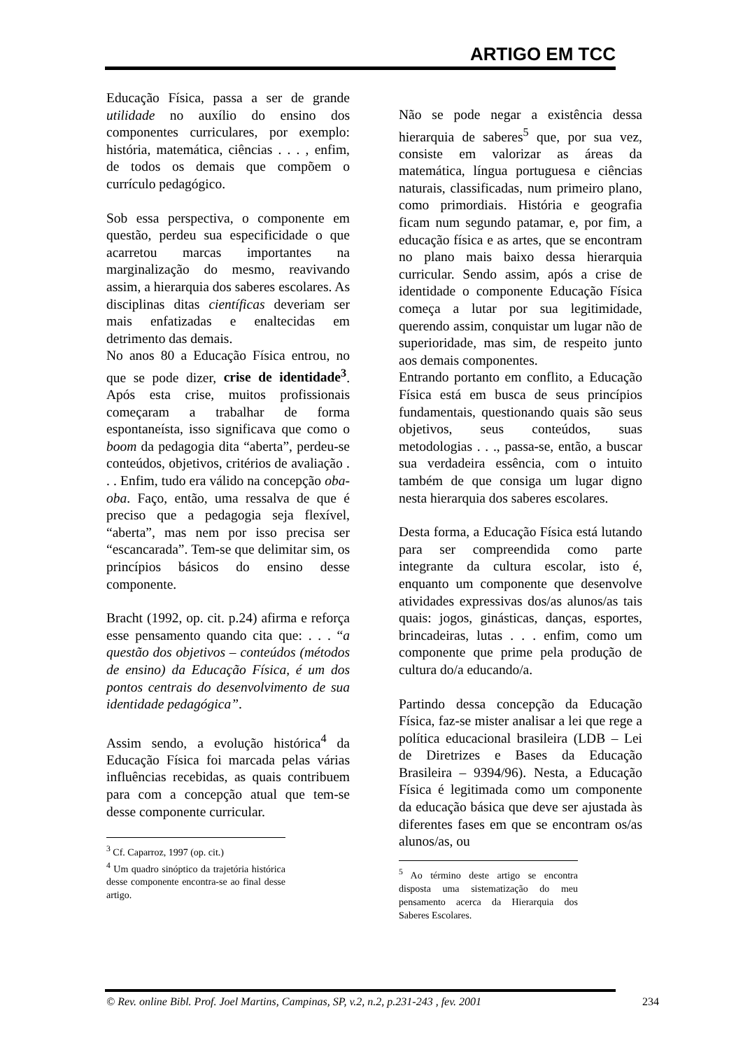ARTIGO EM TCC
Educação Física, passa a ser de grande utilidade no auxílio do ensino dos componentes curriculares, por exemplo: história, matemática, ciências . . . , enfim, de todos os demais que compõem o currículo pedagógico.
Sob essa perspectiva, o componente em questão, perdeu sua especificidade o que acarretou marcas importantes na marginalização do mesmo, reavivando assim, a hierarquia dos saberes escolares. As disciplinas ditas científicas deveriam ser mais enfatizadas e enaltecidas em detrimento das demais.
No anos 80 a Educação Física entrou, no que se pode dizer, crise de identidade<sup>3</sup>. Após esta crise, muitos profissionais começaram a trabalhar de forma espontaneísta, isso significava que como o boom da pedagogia dita “aberta”, perdeu-se conteúdos, objetivos, critérios de avaliação . . . Enfim, tudo era válido na concepção oba-oba. Faço, então, uma ressalva de que é preciso que a pedagogia seja flexível, “aberta”, mas nem por isso precisa ser “escancarada”. Tem-se que delimitar sim, os princípios básicos do ensino desse componente.
Bracht (1992, op. cit. p.24) afirma e reforça esse pensamento quando cita que: . . . “a questão dos objetivos – conteúdos (métodos de ensino) da Educação Física, é um dos pontos centrais do desenvolvimento de sua identidade pedagógica”.
Assim sendo, a evolução histórica<sup>4</sup> da Educação Física foi marcada pelas várias influências recebidas, as quais contribuem para com a concepção atual que tem-se desse componente curricular.
<sup>3</sup> Cf. Caparroz, 1997 (op. cit.)
<sup>4</sup> Um quadro sinóptico da trajetória histórica desse componente encontra-se ao final desse artigo.
Não se pode negar a existência dessa hierarquia de saberes<sup>5</sup> que, por sua vez, consiste em valorizar as áreas da matemática, língua portuguesa e ciências naturais, classificadas, num primeiro plano, como primordiais. História e geografia ficam num segundo patamar, e, por fim, a educação física e as artes, que se encontram no plano mais baixo dessa hierarquia curricular. Sendo assim, após a crise de identidade o componente Educação Física começa a lutar por sua legitimidade, querendo assim, conquistar um lugar não de superioridade, mas sim, de respeito junto aos demais componentes.
Entrando portanto em conflito, a Educação Física está em busca de seus princípios fundamentais, questionando quais são seus objetivos, seus conteúdos, suas metodologias . . ., passa-se, então, a buscar sua verdadeira essência, com o intuito também de que consiga um lugar digno nesta hierarquia dos saberes escolares.
Desta forma, a Educação Física está lutando para ser compreendida como parte integrante da cultura escolar, isto é, enquanto um componente que desenvolve atividades expressivas dos/as alunos/as tais quais: jogos, ginásticas, danças, esportes, brincadeiras, lutas . . . enfim, como um componente que prime pela produção de cultura do/a educando/a.
Partindo dessa concepção da Educação Física, faz-se mister analisar a lei que rege a política educacional brasileira (LDB – Lei de Diretrizes e Bases da Educação Brasileira – 9394/96). Nesta, a Educação Física é legitimada como um componente da educação básica que deve ser ajustada às diferentes fases em que se encontram os/as alunos/as, ou
<sup>5</sup> Ao término deste artigo se encontra disposta uma sistematização do meu pensamento acerca da Hierarquia dos Saberes Escolares.
© Rev. online Bibl. Prof. Joel Martins, Campinas, SP, v.2, n.2, p.231-243 , fev. 2001 234